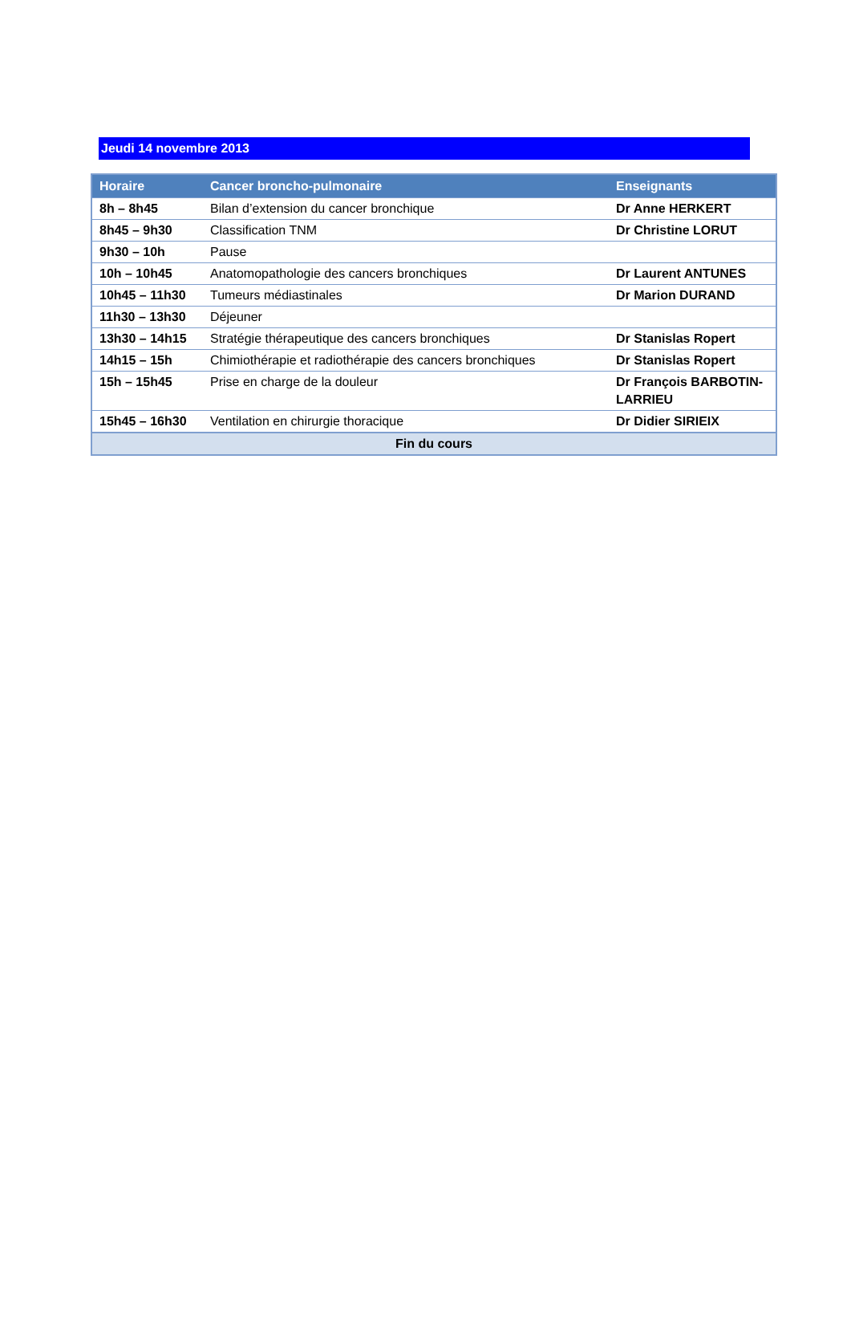Jeudi 14 novembre 2013
| Horaire | Cancer broncho-pulmonaire | Enseignants |
| --- | --- | --- |
| 8h – 8h45 | Bilan d’extension du cancer bronchique | Dr Anne HERKERT |
| 8h45 – 9h30 | Classification TNM | Dr Christine LORUT |
| 9h30 – 10h | Pause | |
| 10h – 10h45 | Anatomopathologie des cancers bronchiques | Dr Laurent ANTUNES |
| 10h45 – 11h30 | Tumeurs médiastinales | Dr Marion DURAND |
| 11h30 – 13h30 | Déjeuner | |
| 13h30 – 14h15 | Stratégie thérapeutique des cancers bronchiques | Dr Stanislas Ropert |
| 14h15 – 15h | Chimiothérapie et radiothérapie des cancers bronchiques | Dr Stanislas Ropert |
| 15h – 15h45 | Prise en charge de la douleur | Dr François BARBOTIN-LARRIEU |
| 15h45 – 16h30 | Ventilation en chirurgie thoracique | Dr Didier SIRIEIX |
| Fin du cours | | |